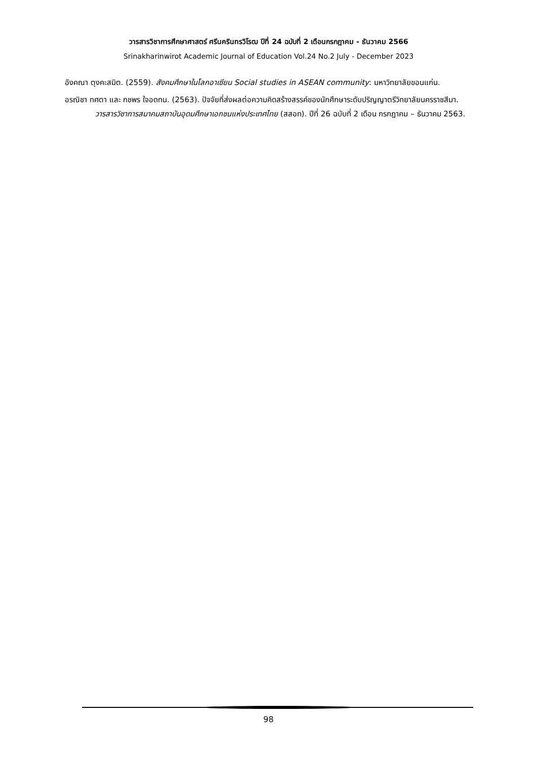วารสารวิชาการศึกษาศาสตร์ ศรีนครินทรวิโรฒ ปีที่ 24 ฉบับที่ 2 เดือนกรกฎาคม - ธันวาคม 2566
Srinakharinwirot Academic Journal of Education Vol.24 No.2 July - December 2023
อังคณา ตุงคะสมิต. (2559). สังคมศึกษาในโลกอาเซียน Social studies in ASEAN community: มหาวิทยาลัยขอนแก่น.
อรณิชา ทศตา และ กชพร ใจอดทน. (2563). ปัจจัยที่ส่งผลต่อความคิดสร้างสรรค์ของนักศึกษาระดับปริญญาตรีวิทยาลัยนครราชสีมา. วารสารวิชาการสมาคมสถาบันอุดมศึกษาเอกชนแห่งประเทศไทย (สสอท). ปีที่ 26 ฉบับที่ 2 เดือน กรกฎาคม – ธันวาคม 2563.
98